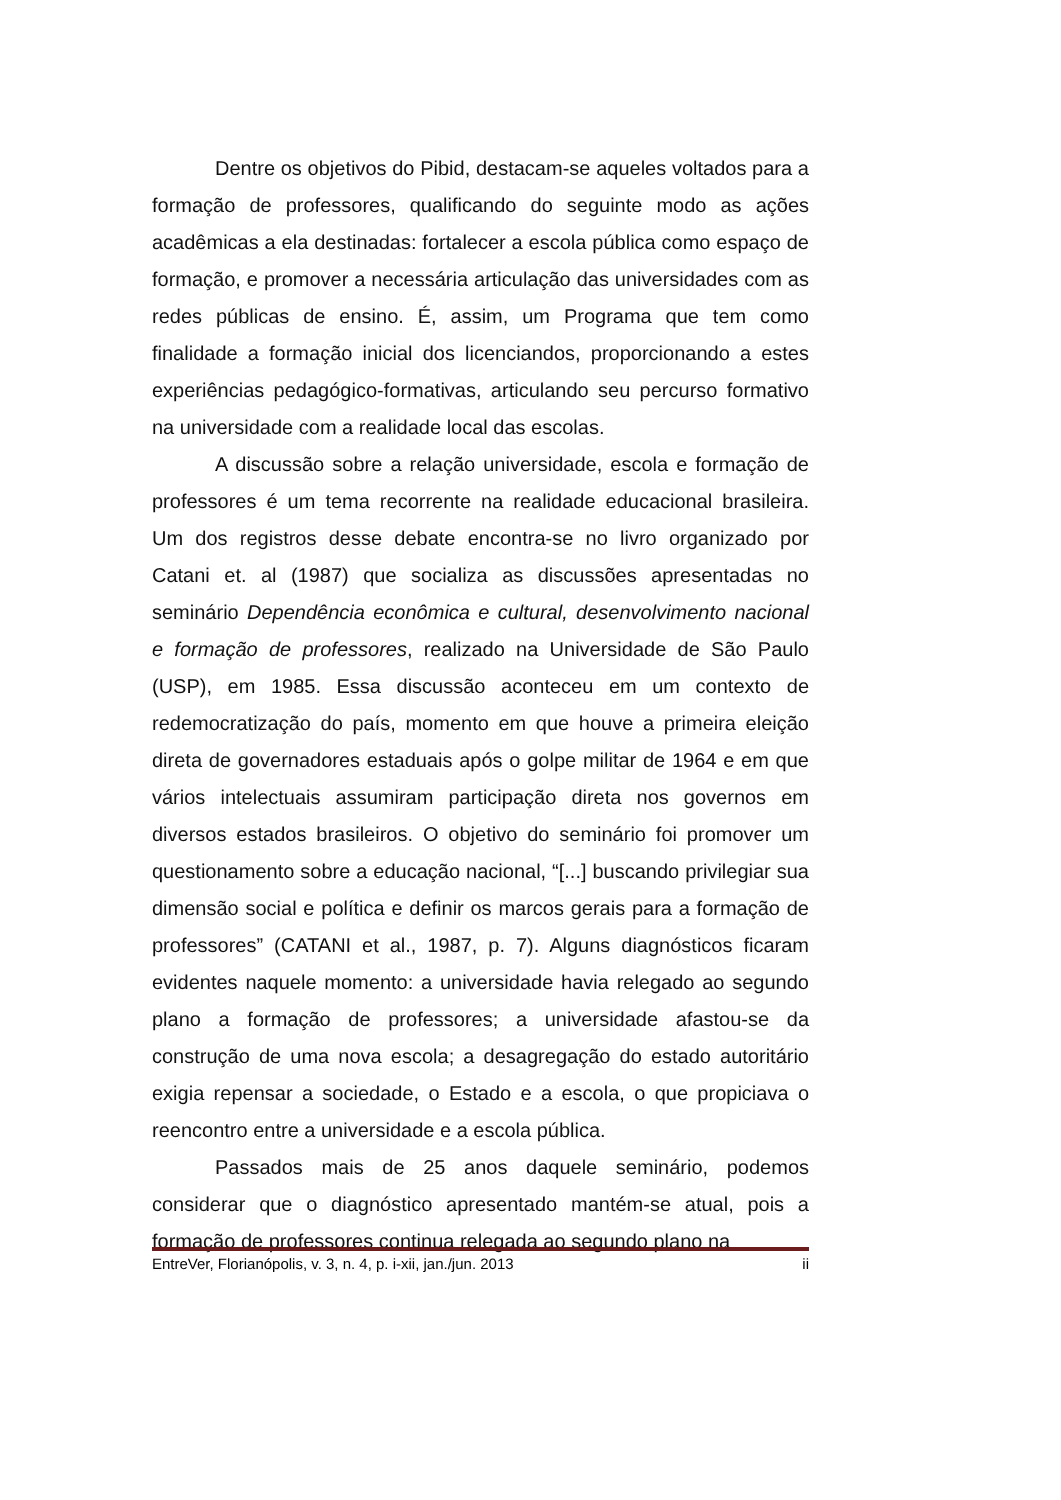Dentre os objetivos do Pibid, destacam-se aqueles voltados para a formação de professores, qualificando do seguinte modo as ações acadêmicas a ela destinadas: fortalecer a escola pública como espaço de formação, e promover a necessária articulação das universidades com as redes públicas de ensino. É, assim, um Programa que tem como finalidade a formação inicial dos licenciandos, proporcionando a estes experiências pedagógico-formativas, articulando seu percurso formativo na universidade com a realidade local das escolas.
A discussão sobre a relação universidade, escola e formação de professores é um tema recorrente na realidade educacional brasileira. Um dos registros desse debate encontra-se no livro organizado por Catani et. al (1987) que socializa as discussões apresentadas no seminário Dependência econômica e cultural, desenvolvimento nacional e formação de professores, realizado na Universidade de São Paulo (USP), em 1985. Essa discussão aconteceu em um contexto de redemocratização do país, momento em que houve a primeira eleição direta de governadores estaduais após o golpe militar de 1964 e em que vários intelectuais assumiram participação direta nos governos em diversos estados brasileiros. O objetivo do seminário foi promover um questionamento sobre a educação nacional, “[...] buscando privilegiar sua dimensão social e política e definir os marcos gerais para a formação de professores” (CATANI et al., 1987, p. 7). Alguns diagnósticos ficaram evidentes naquele momento: a universidade havia relegado ao segundo plano a formação de professores; a universidade afastou-se da construção de uma nova escola; a desagregação do estado autoritário exigia repensar a sociedade, o Estado e a escola, o que propiciava o reencontro entre a universidade e a escola pública.
Passados mais de 25 anos daquele seminário, podemos considerar que o diagnóstico apresentado mantém-se atual, pois a formação de professores continua relegada ao segundo plano na
EntreVer, Florianópolis, v. 3, n. 4, p. i-xii, jan./jun. 2013 ii